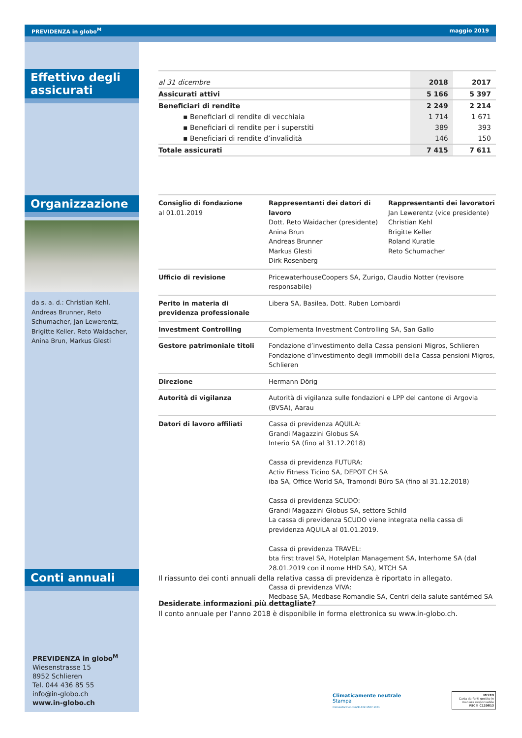PREVIDENZA in globo<sup>M</sup> maggio 2019
Effettivo degli
assicurati
Organizzazione
da s. a. d.: Christian Kehl, Andreas Brunner, Reto Schumacher, Jan Lewerentz, Brigitte Keller, Reto Waidacher, Anina Brun, Markus Glesti
Conti annuali
PREVIDENZA in globo<sup>M</sup>
Wiesenstrasse 15
8952 Schlieren
Tel. 044 436 85 55
info@in-globo.ch
www.in-globo.ch
| al 31 dicembre | 2018 | 2017 |
| Assicurati attivi | 5 166 | 5 397 |
| Beneficiari di rendite | 2 249 | 2 214 |
| ▪ Beneficiari di rendite di vecchiaia | 1 714 | 1 671 |
| ▪ Beneficiari di rendite per i superstiti | 389 | 393 |
| ▪ Beneficiari di rendite d’invalidità | 146 | 150 |
| Totale assicurati | 7 415 | 7 611 |
| Consiglio di fondazione al 01.01.2019 | Rappresentanti dei datori di lavoro Dott. Reto Waidacher (presidente) Anina Brun Andreas Brunner Markus Glesti Dirk Rosenberg | Rappresentanti dei lavoratori Jan Lewerentz (vice presidente) Christian Kehl Brigitte Keller Roland Kuratle Reto Schumacher |
| Ufficio di revisione | PricewaterhouseCoopers SA, Zurigo, Claudio Notter (revisore responsabile) | |
| Perito in materia di previdenza professionale | Libera SA, Basilea, Dott. Ruben Lombardi | |
| Investment Controlling | Complementa Investment Controlling SA, San Gallo | |
| Gestore patrimoniale titoli | Fondazione d’investimento della Cassa pensioni Migros, Schlieren Fondazione d’investimento degli immobili della Cassa pensioni Migros, Schlieren | |
| Direzione | Hermann Dörig | |
| Autorità di vigilanza | Autorità di vigilanza sulle fondazioni e LPP del cantone di Argovia (BVSA), Aarau | |
| Datori di lavoro affiliati | Cassa di previdenza AQUILA: Grandi Magazzini Globus SA Interio SA (fino al 31.12.2018) Cassa di previdenza FUTURA: Activ Fitness Ticino SA, DEPOT CH SA iba SA, Office World SA, Tramondi Büro SA (fino al 31.12.2018) Cassa di previdenza SCUDO: Grandi Magazzini Globus SA, settore Schild La cassa di previdenza SCUDO viene integrata nella cassa di previdenza AQUILA al 01.01.2019. Cassa di previdenza TRAVEL: bta first travel SA, Hotelplan Management SA, Interhome SA (dal 28.01.2019 con il nome HHD SA), MTCH SA Cassa di previdenza VIVA: Medbase SA, Medbase Romandie SA, Centri della salute santémed SA | |
Il riassunto dei conti annuali della relativa cassa di previdenza è riportato in allegato.
Desiderate informazioni più dettagliate?
Il conto annuale per l’anno 2018 è disponibile in forma elettronica su www.in-globo.ch.
Climaticamente neutrale
Stampa
ClimatePartner.com/11302-1507-1001
MISTO
Carta da fonti gestite in maniera responsabile
FSC® C120813